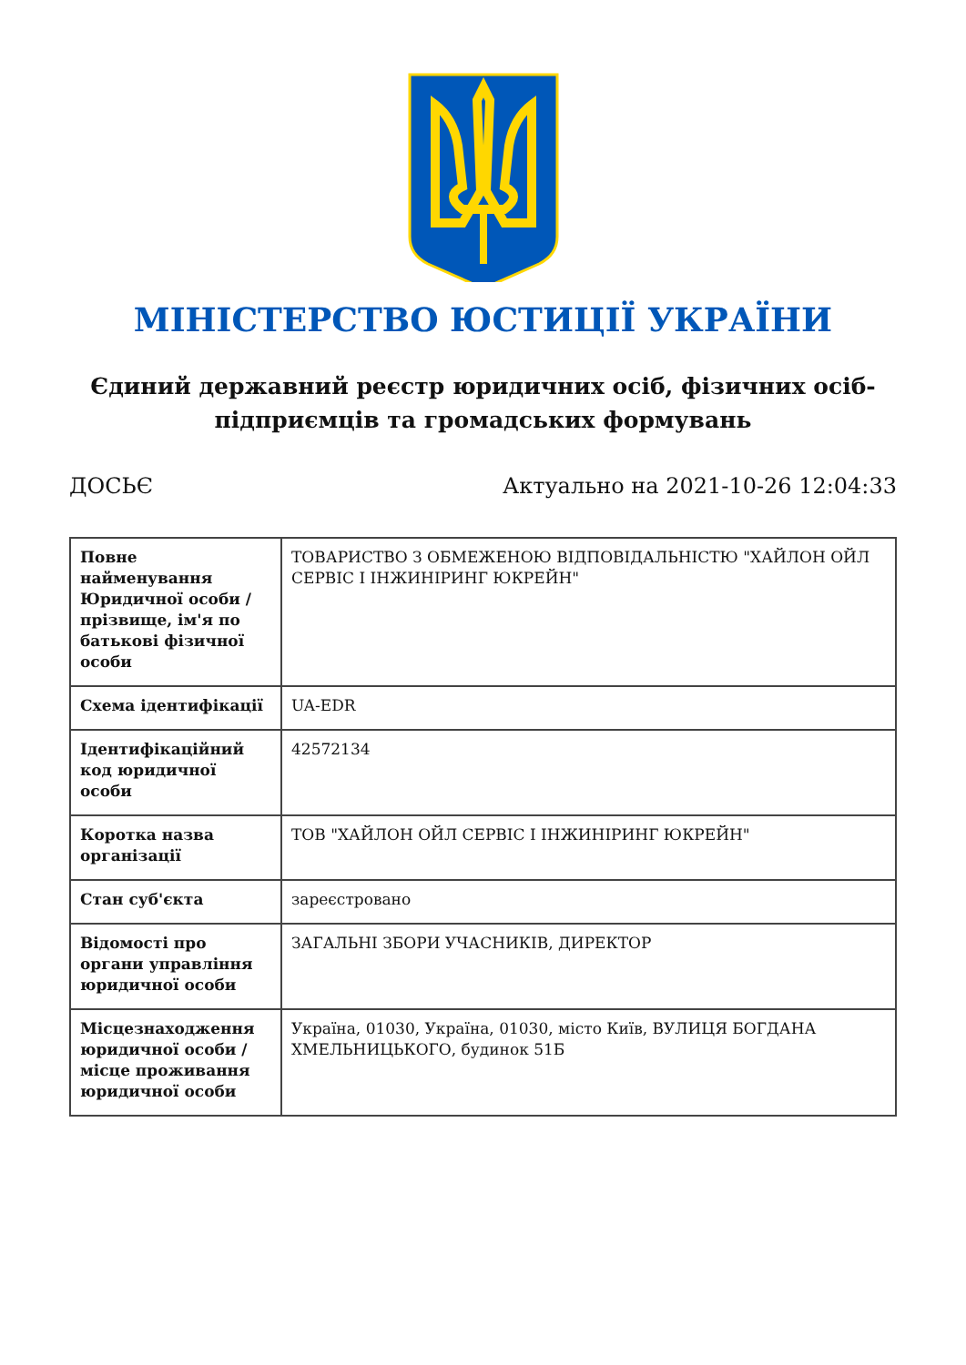МІНІСТЕРСТВО ЮСТИЦІЇ УКРАЇНИ
Єдиний державний реєстр юридичних осіб, фізичних осіб-підприємців та громадських формувань
ДОСЬЄ Актуально на 2021-10-26 12:04:33
| Повне найменування Юридичної особи / прізвище, ім'я по батькові фізичної особи | ТОВАРИСТВО З ОБМЕЖЕНОЮ ВІДПОВІДАЛЬНІСТЮ "ХАЙЛОН ОЙЛ СЕРВІС І ІНЖИНІРИНГ ЮКРЕЙН" |
| Схема ідентифікації | UA-EDR |
| Ідентифікаційний код юридичної особи | 42572134 |
| Коротка назва організації | ТОВ "ХАЙЛОН ОЙЛ СЕРВІС І ІНЖИНІРИНГ ЮКРЕЙН" |
| Стан суб'єкта | зареєстровано |
| Відомості про органи управління юридичної особи | ЗАГАЛЬНІ ЗБОРИ УЧАСНИКІВ, ДИРЕКТОР |
| Місцезнаходження юридичної особи / місце проживання юридичної особи | Україна, 01030, Україна, 01030, місто Київ, ВУЛИЦЯ БОГДАНА ХМЕЛЬНИЦЬКОГО, будинок 51Б |